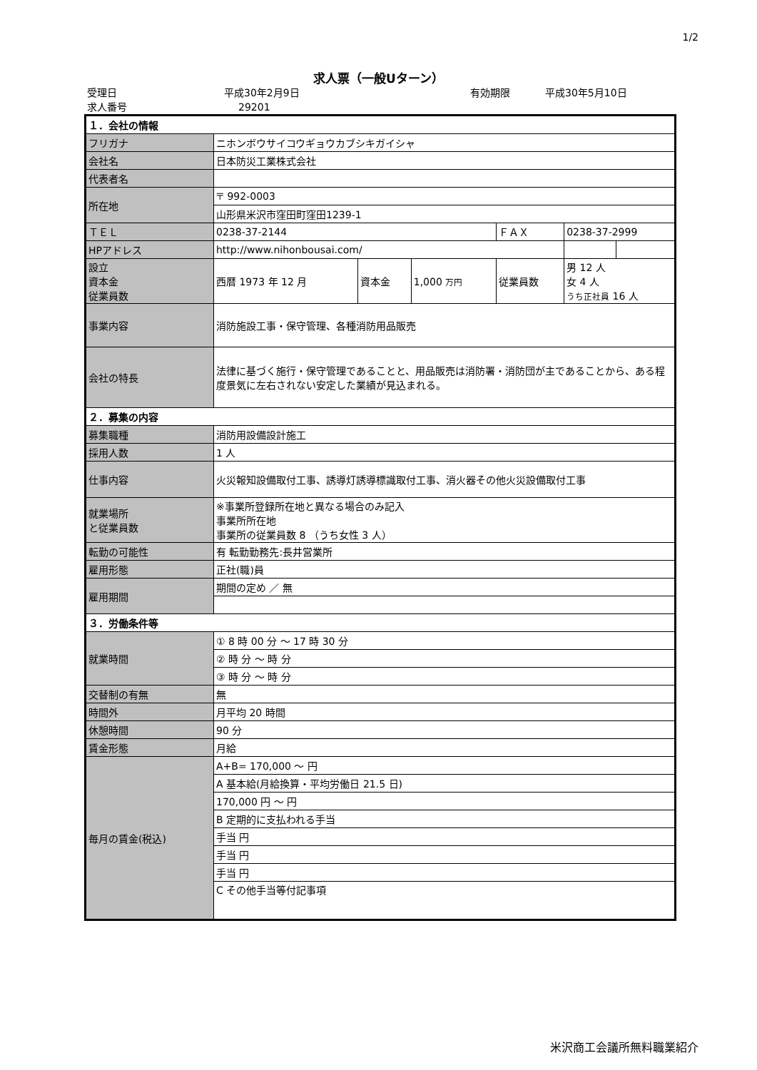1/2
求人票（一般Uターン）
受理日 平成30年2月9日 有効期限 平成30年5月10日
求人番号 29201
| １．会社の情報 | | | | | | |
| フリガナ | ニホンボウサイコウギョウカブシキガイシャ | | | | | |
| 会社名 | 日本防災工業株式会社 | | | | | |
| 代表者名 | | | | | | |
| 所在地 | 〒 992-0003 | | | | | |
| | 山形県米沢市窪田町窪田1239-1 | | | | | |
| ＴＥＬ | 0238-37-2144 | | | ＦＡＸ | 0238-37-2999 | |
| HPアドレス | http://www.nihonbousai.com/ | | | | | |
| 設立 資本金 従業員数 | 西暦 1973 年 12 月 | 資本金 | 1,000 万円 | 従業員数 | 男 12 人 女 4 人 うち正社員 16 人 | |
| 事業内容 | 消防施設工事・保守管理、各種消防用品販売 | | | | | |
| 会社の特長 | 法律に基づく施行・保守管理であることと、用品販売は消防署・消防団が主であることから、ある程度景気に左右されない安定した業績が見込まれる。 | | | | | |
| ２．募集の内容 | | | | | | |
| 募集職種 | 消防用設備設計施工 | | | | | |
| 採用人数 | 1 人 | | | | | |
| 仕事内容 | 火災報知設備取付工事、誘導灯誘導標識取付工事、消火器その他火災設備取付工事 | | | | | |
| 就業場所 と従業員数 | ※事業所登録所在地と異なる場合のみ記入 事業所所在地 事業所の従業員数 8 （うち女性 3 人） | | | | | |
| 転勤の可能性 | 有 転勤勤務先:長井営業所 | | | | | |
| 雇用形態 | 正社(職)員 | | | | | |
| 雇用期間 | 期間の定め ／ 無 | | | | | |
| ３．労働条件等 | | | | | | |
| 就業時間 | ① 8 時 00 分 ～ 17 時 30 分 | | | | | |
| | ② 時 分 ～ 時 分 | | | | | |
| | ③ 時 分 ～ 時 分 | | | | | |
| 交替制の有無 | 無 | | | | | |
| 時間外 | 月平均 20 時間 | | | | | |
| 休憩時間 | 90 分 | | | | | |
| 賃金形態 | 月給 | | | | | |
| 毎月の賃金(税込) | A+B= 170,000 ～ 円 | | | | | |
| | A 基本給(月給換算・平均労働日 21.5 日) | | | | | |
| | 170,000 円 ～ 円 | | | | | |
| | B 定期的に支払われる手当 | | | | | |
| | 手当 円 | | | | | |
| | 手当 円 | | | | | |
| | 手当 円 | | | | | |
| | C その他手当等付記事項 | | | | | |
米沢商工会議所無料職業紹介